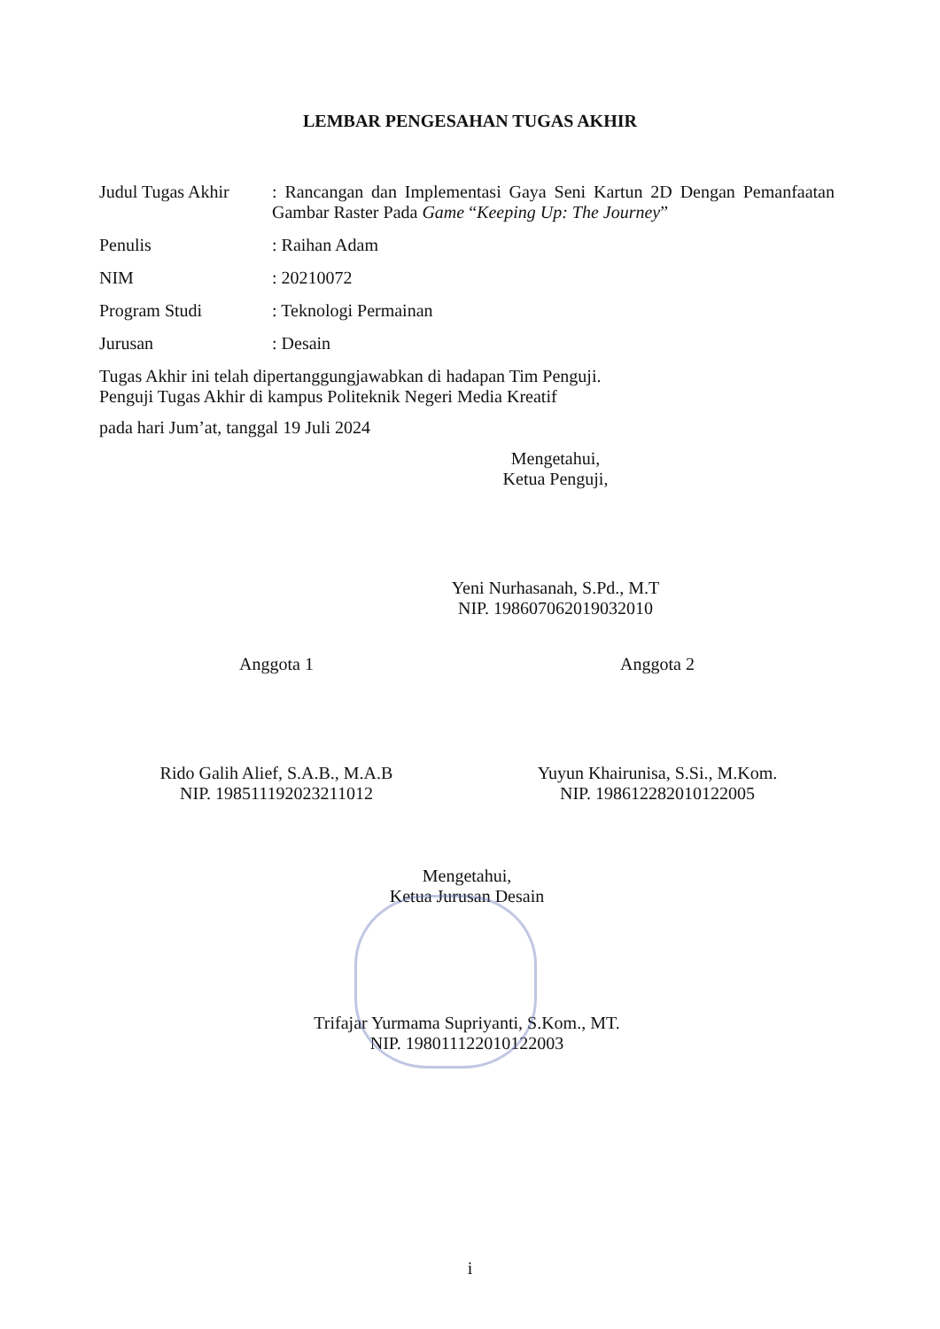LEMBAR PENGESAHAN TUGAS AKHIR
Judul Tugas Akhir
: Rancangan dan Implementasi Gaya Seni Kartun 2D Dengan Pemanfaatan Gambar Raster Pada Game “Keeping Up: The Journey”
Penulis : Raihan Adam
NIM : 20210072
Program Studi : Teknologi Permainan
Jurusan : Desain
Tugas Akhir ini telah dipertanggungjawabkan di hadapan Tim Penguji.
Penguji Tugas Akhir di kampus Politeknik Negeri Media Kreatif
pada hari Jum’at, tanggal 19 Juli 2024
Mengetahui,
Ketua Penguji,
Yeni Nurhasanah, S.Pd., M.T
NIP. 198607062019032010
Anggota 1
Rido Galih Alief, S.A.B., M.A.B
NIP. 198511192023211012
Anggota 2
Yuyun Khairunisa, S.Si., M.Kom.
NIP. 198612282010122005
Mengetahui,
Ketua Jurusan Desain
Trifajar Yurmama Supriyanti, S.Kom., MT.
NIP. 198011122010122003
i